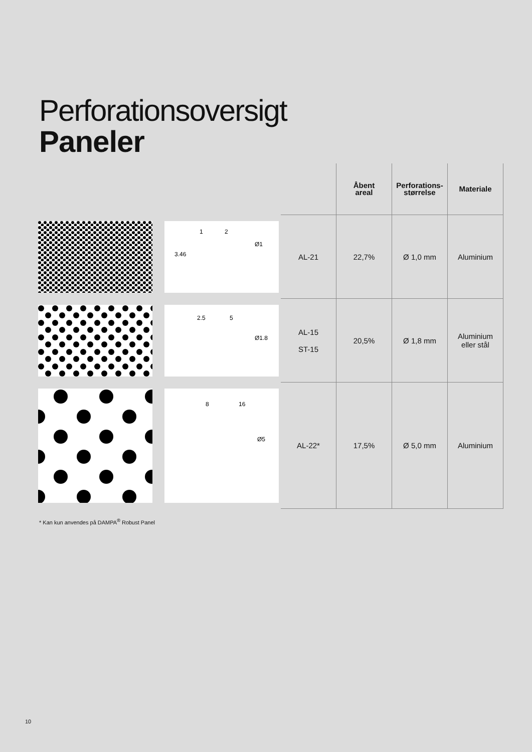Perforationsoversigt
Paneler
| | | | Åbent areal | Perforations- størrelse | Materiale |
| | Ø1 3.46 1 2 | AL-21 | 22,7% | Ø 1,0 mm | Aluminium |
| | Ø1.8 2.5 5 | AL-15 ST-15 | 20,5% | Ø 1,8 mm | Aluminium eller stål |
| | 8 16 Ø5 | AL-22* | 17,5% | Ø 5,0 mm | Aluminium |
* Kan kun anvendes på DAMPA<sup>®</sup> Robust Panel
10